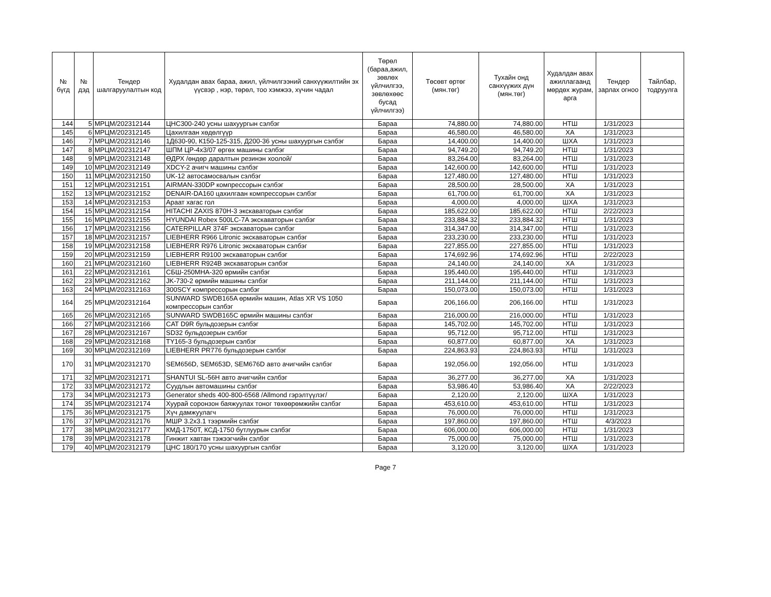| № бүгд | № дэд | Тендер шалгаруулалтын код | Худалдан авах бараа, ажил, үйлчилгээний санхүүжилтийн эх үүсвэр , нэр, төрөл, тоо хэмжээ, хүчин чадал | Төрөл (бараа,ажил, зөвлөх үйлчилгээ, зөвлөхөөс бусад үйлчилгээ) | Төсөвт өртөг (мян.төг) | Тухайн онд санхүүжих дүн (мян.төг) | Худалдан авах ажиллагаанд мөрдөх журам, арга | Тендер зарлах огноо | Тайлбар, тодруулга |
| --- | --- | --- | --- | --- | --- | --- | --- | --- | --- |
| 144 | 5 | МРЦМ/202312144 | ЦНС300-240 усны шахуургын сэлбэг | Бараа | 74,880.00 | 74,880.00 | НТШ | 1/31/2023 | |
| 145 | 6 | МРЦМ/202312145 | Цахилгаан хөдөлгүүр | Бараа | 46,580.00 | 46,580.00 | ХА | 1/31/2023 | |
| 146 | 7 | МРЦМ/202312146 | 1Д630-90, К150-125-315, Д200-36 усны шахуургын сэлбэг | Бараа | 14,400.00 | 14,400.00 | ШХА | 1/31/2023 | |
| 147 | 8 | МРЦМ/202312147 | ШПМ ЦР-4х3/07 өргөх машины сэлбэг | Бараа | 94,749.20 | 94,749.20 | НТШ | 1/31/2023 | |
| 148 | 9 | МРЦМ/202312148 | ӨДРХ /өндөр даралтын резинэн хоолой/ | Бараа | 83,264.00 | 83,264.00 | НТШ | 1/31/2023 | |
| 149 | 10 | МРЦМ/202312149 | XDCY-2 ачигч машины сэлбэг | Бараа | 142,600.00 | 142,600.00 | НТШ | 1/31/2023 | |
| 150 | 11 | МРЦМ/202312150 | UK-12 автосамосвалын сэлбэг | Бараа | 127,480.00 | 127,480.00 | НТШ | 1/31/2023 | |
| 151 | 12 | МРЦМ/202312151 | AIRMAN-330DP компрессорын сэлбэг | Бараа | 28,500.00 | 28,500.00 | ХА | 1/31/2023 | |
| 152 | 13 | МРЦМ/202312152 | DENAIR-DA160 цахилгаан компрессорын сэлбэг | Бараа | 61,700.00 | 61,700.00 | ХА | 1/31/2023 | |
| 153 | 14 | МРЦМ/202312153 | Араат хагас гол | Бараа | 4,000.00 | 4,000.00 | ШХА | 1/31/2023 | |
| 154 | 15 | МРЦМ/202312154 | HITACHI ZAXIS 870H-3 экскаваторын сэлбэг | Бараа | 185,622.00 | 185,622.00 | НТШ | 2/22/2023 | |
| 155 | 16 | МРЦМ/202312155 | HYUNDAI Robex 500LC-7A экскаваторын сэлбэг | Бараа | 233,884.32 | 233,884.32 | НТШ | 1/31/2023 | |
| 156 | 17 | МРЦМ/202312156 | CATERPILLAR 374F экскаваторын сэлбэг | Бараа | 314,347.00 | 314,347.00 | НТШ | 1/31/2023 | |
| 157 | 18 | МРЦМ/202312157 | LIEBHERR R966 Litronic экскаваторын сэлбэг | Бараа | 233,230.00 | 233,230.00 | НТШ | 1/31/2023 | |
| 158 | 19 | МРЦМ/202312158 | LIEBHERR R976 Litronic экскаваторын сэлбэг | Бараа | 227,855.00 | 227,855.00 | НТШ | 1/31/2023 | |
| 159 | 20 | МРЦМ/202312159 | LIEBHERR R9100 экскаваторын сэлбэг | Бараа | 174,692.96 | 174,692.96 | НТШ | 2/22/2023 | |
| 160 | 21 | МРЦМ/202312160 | LIEBHERR R924B экскаваторын сэлбэг | Бараа | 24,140.00 | 24,140.00 | ХА | 1/31/2023 | |
| 161 | 22 | МРЦМ/202312161 | СБШ-250МНА-320 өрмийн сэлбэг | Бараа | 195,440.00 | 195,440.00 | НТШ | 1/31/2023 | |
| 162 | 23 | МРЦМ/202312162 | JK-730-2 өрмийн машины сэлбэг | Бараа | 211,144.00 | 211,144.00 | НТШ | 1/31/2023 | |
| 163 | 24 | МРЦМ/202312163 | 300SCY компрессорын сэлбэг | Бараа | 150,073.00 | 150,073.00 | НТШ | 1/31/2023 | |
| 164 | 25 | МРЦМ/202312164 | SUNWARD SWDB165A өрмийн машин, Atlas XR VS 1050 компрессорын сэлбэг | Бараа | 206,166.00 | 206,166.00 | НТШ | 1/31/2023 | |
| 165 | 26 | МРЦМ/202312165 | SUNWARD SWDB165C өрмийн машины сэлбэг | Бараа | 216,000.00 | 216,000.00 | НТШ | 1/31/2023 | |
| 166 | 27 | МРЦМ/202312166 | CAT D9R бульдозерын сэлбэг | Бараа | 145,702.00 | 145,702.00 | НТШ | 1/31/2023 | |
| 167 | 28 | МРЦМ/202312167 | SD32 бульдозерын сэлбэг | Бараа | 95,712.00 | 95,712.00 | НТШ | 1/31/2023 | |
| 168 | 29 | МРЦМ/202312168 | TY165-3 бульдозерын сэлбэг | Бараа | 60,877.00 | 60,877.00 | ХА | 1/31/2023 | |
| 169 | 30 | МРЦМ/202312169 | LIEBHERR PR776 бульдозерын сэлбэг | Бараа | 224,863.93 | 224,863.93 | НТШ | 1/31/2023 | |
| 170 | 31 | МРЦМ/202312170 | SEM656D, SEM653D, SEM676D авто ачигчийн сэлбэг | Бараа | 192,056.00 | 192,056.00 | НТШ | 1/31/2023 | |
| 171 | 32 | МРЦМ/202312171 | SHANTUI SL-56H авто ачигчийн сэлбэг | Бараа | 36,277.00 | 36,277.00 | ХА | 1/31/2023 | |
| 172 | 33 | МРЦМ/202312172 | Суудлын автомашины сэлбэг | Бараа | 53,986.40 | 53,986.40 | ХА | 2/22/2023 | |
| 173 | 34 | МРЦМ/202312173 | Generator sheds 400-800-6568 /Allmond гэрэлтүүлэг/ | Бараа | 2,120.00 | 2,120.00 | ШХА | 1/31/2023 | |
| 174 | 35 | МРЦМ/202312174 | Хуурай соронзон баяжуулах тоног төхөөрөмжийн сэлбэг | Бараа | 453,610.00 | 453,610.00 | НТШ | 1/31/2023 | |
| 175 | 36 | МРЦМ/202312175 | Хүч дамжуулагч | Бараа | 76,000.00 | 76,000.00 | НТШ | 1/31/2023 | |
| 176 | 37 | МРЦМ/202312176 | МШР 3.2х3.1 тээрмийн сэлбэг | Бараа | 197,860.00 | 197,860.00 | НТШ | 4/3/2023 | |
| 177 | 38 | МРЦМ/202312177 | КМД-1750Т, КСД-1750 бутлуурын сэлбэг | Бараа | 606,000.00 | 606,000.00 | НТШ | 1/31/2023 | |
| 178 | 39 | МРЦМ/202312178 | Гинжит хавтан тэжээгчийн сэлбэг | Бараа | 75,000.00 | 75,000.00 | НТШ | 1/31/2023 | |
| 179 | 40 | МРЦМ/202312179 | ЦНС 180/170 усны шахуургын сэлбэг | Бараа | 3,120.00 | 3,120.00 | ШХА | 1/31/2023 | |
Page 7